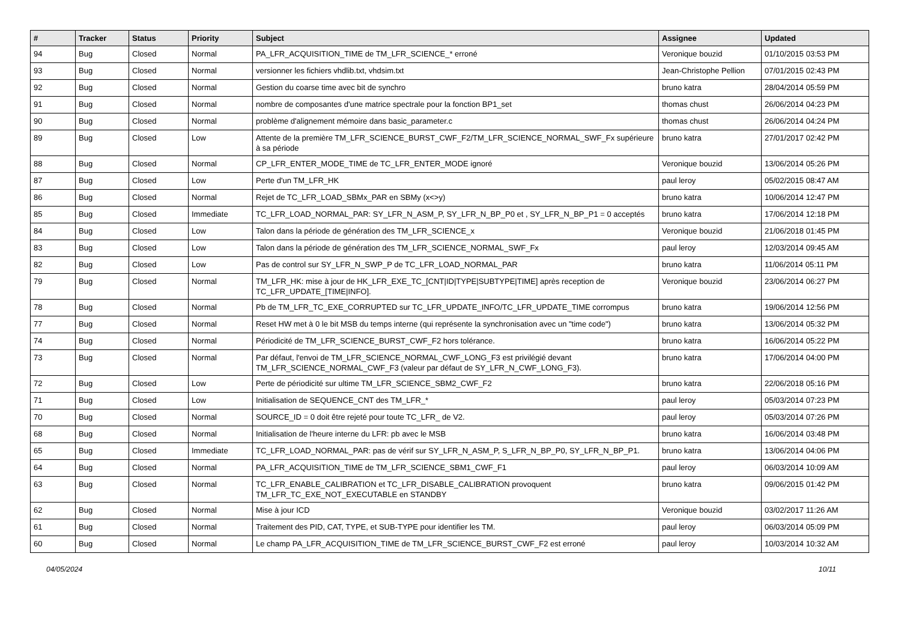| # | Tracker | Status | Priority | Subject | Assignee | Updated |
| --- | --- | --- | --- | --- | --- | --- |
| 94 | Bug | Closed | Normal | PA_LFR_ACQUISITION_TIME de TM_LFR_SCIENCE_* erroné | Veronique bouzid | 01/10/2015 03:53 PM |
| 93 | Bug | Closed | Normal | versionner les fichiers vhdlib.txt, vhdsim.txt | Jean-Christophe Pellion | 07/01/2015 02:43 PM |
| 92 | Bug | Closed | Normal | Gestion du coarse time avec bit de synchro | bruno katra | 28/04/2014 05:59 PM |
| 91 | Bug | Closed | Normal | nombre de composantes d'une matrice spectrale pour la fonction BP1_set | thomas chust | 26/06/2014 04:23 PM |
| 90 | Bug | Closed | Normal | problème d'alignement mémoire dans basic_parameter.c | thomas chust | 26/06/2014 04:24 PM |
| 89 | Bug | Closed | Low | Attente de la première TM_LFR_SCIENCE_BURST_CWF_F2/TM_LFR_SCIENCE_NORMAL_SWF_Fx supérieure à sa période | bruno katra | 27/01/2017 02:42 PM |
| 88 | Bug | Closed | Normal | CP_LFR_ENTER_MODE_TIME de TC_LFR_ENTER_MODE ignoré | Veronique bouzid | 13/06/2014 05:26 PM |
| 87 | Bug | Closed | Low | Perte d'un TM_LFR_HK | paul leroy | 05/02/2015 08:47 AM |
| 86 | Bug | Closed | Normal | Rejet de TC_LFR_LOAD_SBMx_PAR en SBMy (x<>y) | bruno katra | 10/06/2014 12:47 PM |
| 85 | Bug | Closed | Immediate | TC_LFR_LOAD_NORMAL_PAR: SY_LFR_N_ASM_P, SY_LFR_N_BP_P0 et , SY_LFR_N_BP_P1 = 0 acceptés | bruno katra | 17/06/2014 12:18 PM |
| 84 | Bug | Closed | Low | Talon dans la période de génération des TM_LFR_SCIENCE_x | Veronique bouzid | 21/06/2018 01:45 PM |
| 83 | Bug | Closed | Low | Talon dans la période de génération des TM_LFR_SCIENCE_NORMAL_SWF_Fx | paul leroy | 12/03/2014 09:45 AM |
| 82 | Bug | Closed | Low | Pas de control sur SY_LFR_N_SWP_P de TC_LFR_LOAD_NORMAL_PAR | bruno katra | 11/06/2014 05:11 PM |
| 79 | Bug | Closed | Normal | TM_LFR_HK: mise à jour de HK_LFR_EXE_TC_[CNT/ID/TYPE/SUBTYPE/TIME] après reception de TC_LFR_UPDATE_[TIME/INFO]. | Veronique bouzid | 23/06/2014 06:27 PM |
| 78 | Bug | Closed | Normal | Pb de TM_LFR_TC_EXE_CORRUPTED sur TC_LFR_UPDATE_INFO/TC_LFR_UPDATE_TIME corrompus | bruno katra | 19/06/2014 12:56 PM |
| 77 | Bug | Closed | Normal | Reset HW met à 0 le bit MSB du temps interne (qui représente la synchronisation avec un "time code") | bruno katra | 13/06/2014 05:32 PM |
| 74 | Bug | Closed | Normal | Périodicité de TM_LFR_SCIENCE_BURST_CWF_F2 hors tolérance. | bruno katra | 16/06/2014 05:22 PM |
| 73 | Bug | Closed | Normal | Par défaut, l'envoi de TM_LFR_SCIENCE_NORMAL_CWF_LONG_F3 est privilégié devant TM_LFR_SCIENCE_NORMAL_CWF_F3 (valeur par défaut de SY_LFR_N_CWF_LONG_F3). | bruno katra | 17/06/2014 04:00 PM |
| 72 | Bug | Closed | Low | Perte de périodicité sur ultime TM_LFR_SCIENCE_SBM2_CWF_F2 | bruno katra | 22/06/2018 05:16 PM |
| 71 | Bug | Closed | Low | Initialisation de SEQUENCE_CNT des TM_LFR_* | paul leroy | 05/03/2014 07:23 PM |
| 70 | Bug | Closed | Normal | SOURCE_ID = 0 doit être rejeté pour toute TC_LFR_ de V2. | paul leroy | 05/03/2014 07:26 PM |
| 68 | Bug | Closed | Normal | Initialisation de l'heure interne du LFR: pb avec le MSB | bruno katra | 16/06/2014 03:48 PM |
| 65 | Bug | Closed | Immediate | TC_LFR_LOAD_NORMAL_PAR: pas de vérif sur SY_LFR_N_ASM_P, S_LFR_N_BP_P0, SY_LFR_N_BP_P1. | bruno katra | 13/06/2014 04:06 PM |
| 64 | Bug | Closed | Normal | PA_LFR_ACQUISITION_TIME de TM_LFR_SCIENCE_SBM1_CWF_F1 | paul leroy | 06/03/2014 10:09 AM |
| 63 | Bug | Closed | Normal | TC_LFR_ENABLE_CALIBRATION et TC_LFR_DISABLE_CALIBRATION provoquent TM_LFR_TC_EXE_NOT_EXECUTABLE en STANDBY | bruno katra | 09/06/2015 01:42 PM |
| 62 | Bug | Closed | Normal | Mise à jour ICD | Veronique bouzid | 03/02/2017 11:26 AM |
| 61 | Bug | Closed | Normal | Traitement des PID, CAT, TYPE, et SUB-TYPE pour identifier les TM. | paul leroy | 06/03/2014 05:09 PM |
| 60 | Bug | Closed | Normal | Le champ PA_LFR_ACQUISITION_TIME de TM_LFR_SCIENCE_BURST_CWF_F2 est erroné | paul leroy | 10/03/2014 10:32 AM |
04/05/2024 10/11